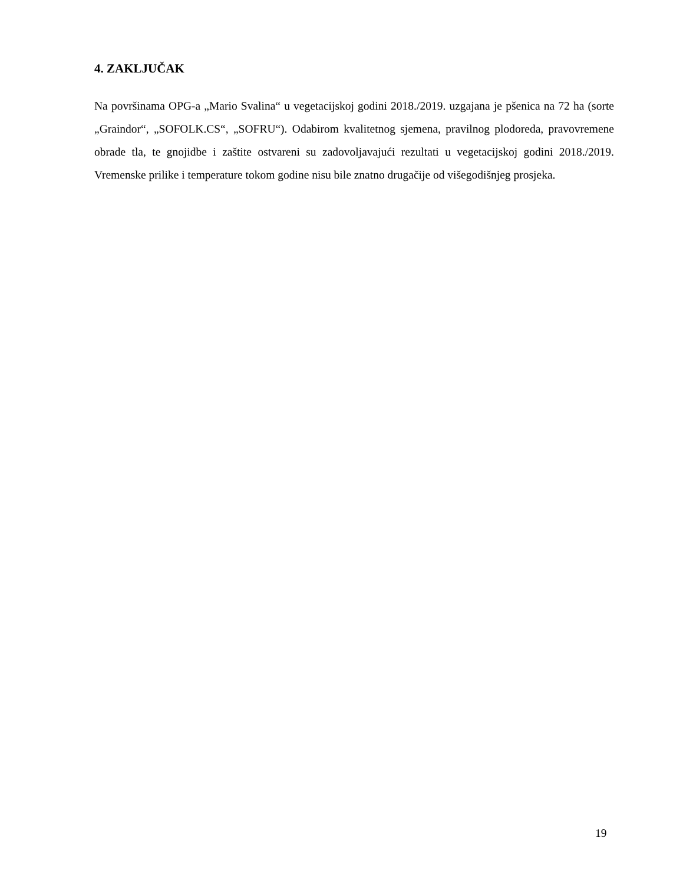4. ZAKLJUČAK
Na površinama OPG-a „Mario Svalina“ u vegetacijskoj godini 2018./2019. uzgajana je pšenica na 72 ha (sorte „Graindor“, „SOFOLK.CS“, „SOFRU“). Odabirom kvalitetnog sjemena, pravilnog plodoreda, pravovremene obrade tla, te gnojidbe i zaštite ostvareni su zadovoljavajući rezultati u vegetacijskoj godini 2018./2019. Vremenske prilike i temperature tokom godine nisu bile znatno drugačije od višegodišnjeg prosjeka.
19